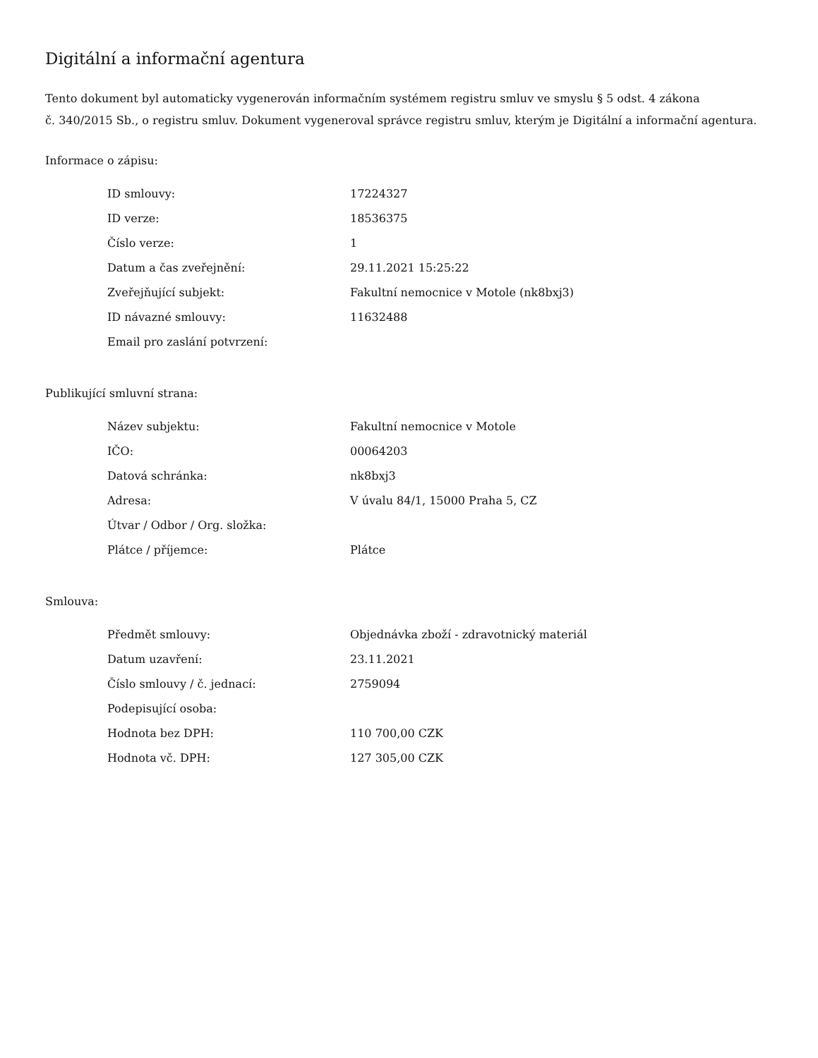Digitální a informační agentura
Tento dokument byl automaticky vygenerován informačním systémem registru smluv ve smyslu § 5 odst. 4 zákona
č. 340/2015 Sb., o registru smluv. Dokument vygeneroval správce registru smluv, kterým je Digitální a informační agentura.
Informace o zápisu:
| ID smlouvy: | 17224327 |
| ID verze: | 18536375 |
| Číslo verze: | 1 |
| Datum a čas zveřejnění: | 29.11.2021 15:25:22 |
| Zveřejňující subjekt: | Fakultní nemocnice v Motole (nk8bxj3) |
| ID návazné smlouvy: | 11632488 |
| Email pro zaslání potvrzení: | |
Publikující smluvní strana:
| Název subjektu: | Fakultní nemocnice v Motole |
| IČO: | 00064203 |
| Datová schránka: | nk8bxj3 |
| Adresa: | V úvalu 84/1, 15000 Praha 5, CZ |
| Útvar / Odbor / Org. složka: | |
| Plátce / příjemce: | Plátce |
Smlouva:
| Předmět smlouvy: | Objednávka zboží - zdravotnický materiál |
| Datum uzavření: | 23.11.2021 |
| Číslo smlouvy / č. jednací: | 2759094 |
| Podepisující osoba: | |
| Hodnota bez DPH: | 110 700,00 CZK |
| Hodnota vč. DPH: | 127 305,00 CZK |